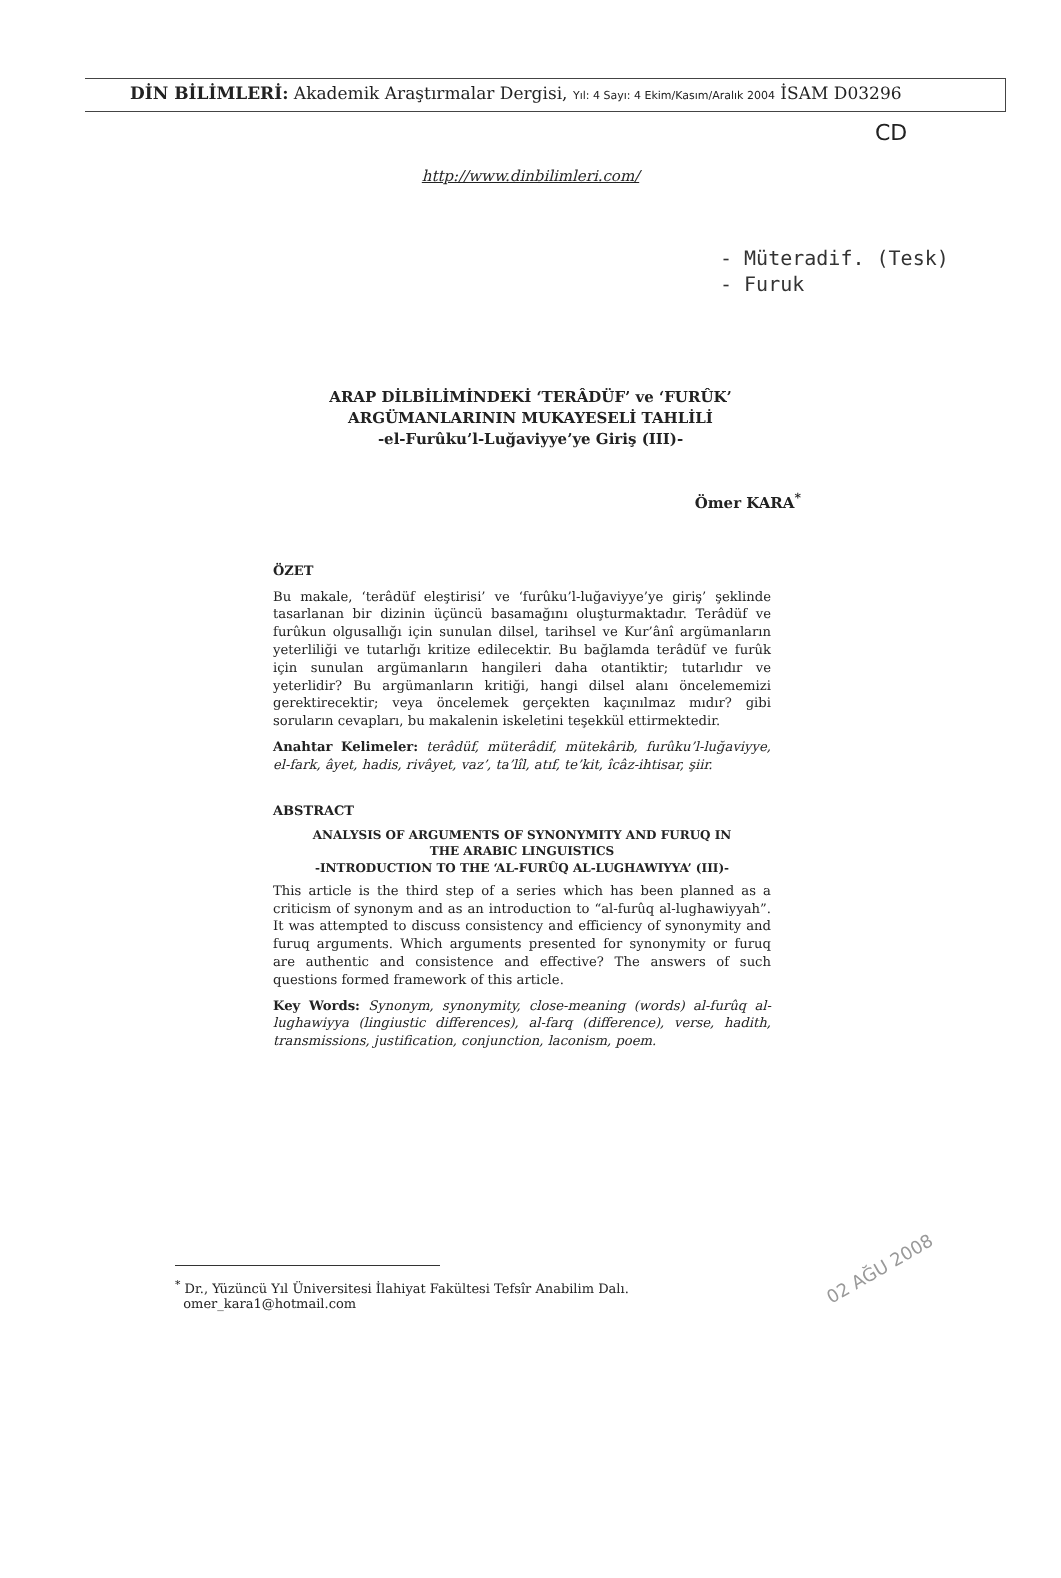DİN BİLİMLERİ: Akademik Araştırmalar Dergisi, Yıl: 4 Sayı: 4 Ekim/Kasım/Aralık 2004 İSAM D03296
CD
http://www.dinbilimleri.com/
- Müteradif. (Tesk)
- Furuk
ARAP DİLBİLİMİNDEKİ ‘TERÂDÜF’ ve ‘FURÛK’
ARGÜMANLARININ MUKAYESELİ TAHLİLİ
-el-Furûku’l-Luğaviyye’ye Giriş (III)-
Ömer KARA<sup>*</sup>
ÖZET
Bu makale, ‘terâdüf eleştirisi’ ve ‘furûku’l-luğaviyye’ye giriş’ şeklinde tasarlanan bir dizinin üçüncü basamağını oluşturmaktadır. Terâdüf ve furûkun olgusallığı için sunulan dilsel, tarihsel ve Kur’ânî argümanların yeterliliği ve tutarlığı kritize edilecektir. Bu bağlamda terâdüf ve furûk için sunulan argümanların hangileri daha otantiktir; tutarlıdır ve yeterlidir? Bu argümanların kritiği, hangi dilsel alanı öncelememizi gerektirecektir; veya öncelemek gerçekten kaçınılmaz mıdır? gibi soruların cevapları, bu makalenin iskeletini teşekkül ettirmektedir.
Anahtar Kelimeler: terâdüf, müterâdif, mütekârib, furûku’l-luğaviyye, el-fark, âyet, hadis, rivâyet, vaz’, ta’lîl, atıf, te’kit, îcâz-ihtisar, şiir.
ABSTRACT
ANALYSIS OF ARGUMENTS OF SYNONYMITY AND FURUQ IN
THE ARABIC LINGUISTICS
-INTRODUCTION TO THE ‘AL-FURÛQ AL-LUGHAWIYYA’ (III)-
This article is the third step of a series which has been planned as a criticism of synonym and as an introduction to “al-furûq al-lughawiyyah”. It was attempted to discuss consistency and efficiency of synonymity and furuq arguments. Which arguments presented for synonymity or furuq are authentic and consistence and effective? The answers of such questions formed framework of this article.
Key Words: Synonym, synonymity, close-meaning (words) al-furûq al-lughawiyya (lingiustic differences), al-farq (difference), verse, hadith, transmissions, justification, conjunction, laconism, poem.
<sup>*</sup> Dr., Yüzüncü Yıl Üniversitesi İlahiyat Fakültesi Tefsîr Anabilim Dalı.
omer_kara1@hotmail.com
02 AĞU 2008